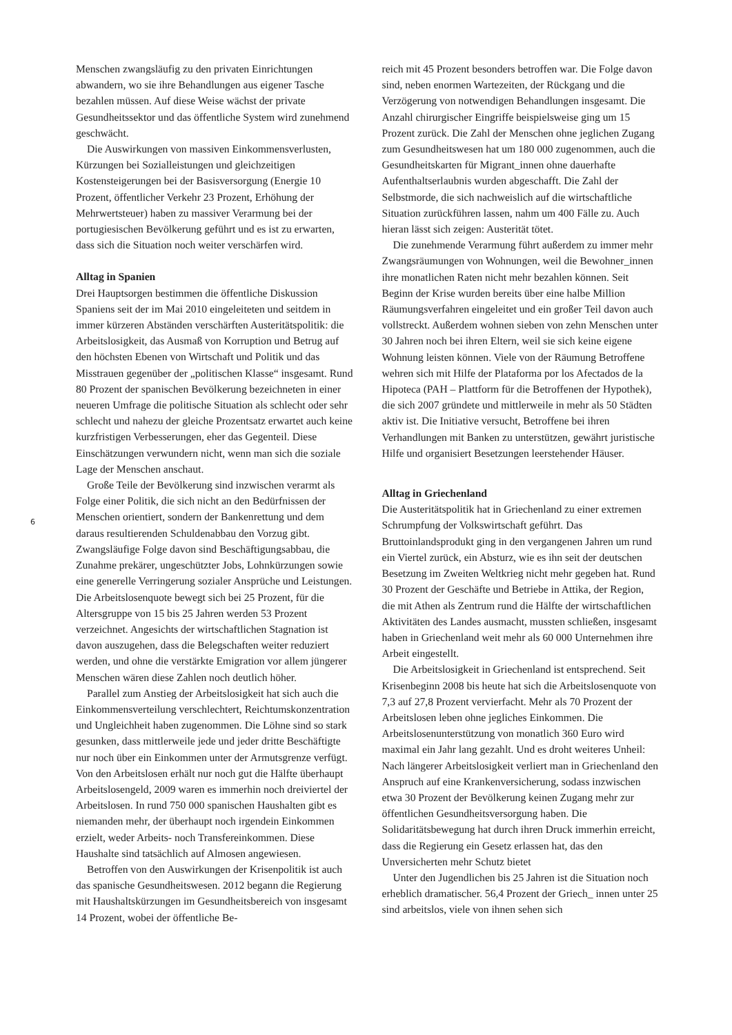Menschen zwangsläufig zu den privaten Einrichtungen abwandern, wo sie ihre Behandlungen aus eigener Tasche bezahlen müssen. Auf diese Weise wächst der private Gesundheitssektor und das öffentliche System wird zunehmend geschwächt.
Die Auswirkungen von massiven Einkommensverlusten, Kürzungen bei Sozialleistungen und gleichzeitigen Kostensteigerungen bei der Basisversorgung (Energie 10 Prozent, öffentlicher Verkehr 23 Prozent, Erhöhung der Mehrwertsteuer) haben zu massiver Verarmung bei der portugiesischen Bevölkerung geführt und es ist zu erwarten, dass sich die Situation noch weiter verschärfen wird.
Alltag in Spanien
Drei Hauptsorgen bestimmen die öffentliche Diskussion Spaniens seit der im Mai 2010 eingeleiteten und seitdem in immer kürzeren Abständen verschärften Austeritätspolitik: die Arbeitslosigkeit, das Ausmaß von Korruption und Betrug auf den höchsten Ebenen von Wirtschaft und Politik und das Misstrauen gegenüber der „politischen Klasse“ insgesamt. Rund 80 Prozent der spanischen Bevölkerung bezeichneten in einer neueren Umfrage die politische Situation als schlecht oder sehr schlecht und nahezu der gleiche Prozentsatz erwartet auch keine kurzfristigen Verbesserungen, eher das Gegenteil. Diese Einschätzungen verwundern nicht, wenn man sich die soziale Lage der Menschen anschaut.
Große Teile der Bevölkerung sind inzwischen verarmt als Folge einer Politik, die sich nicht an den Bedürfnissen der Menschen orientiert, sondern der Bankenrettung und dem daraus resultierenden Schuldenabbau den Vorzug gibt. Zwangsläufige Folge davon sind Beschäftigungsabbau, die Zunahme prekärer, ungeschützter Jobs, Lohnkürzungen sowie eine generelle Verringerung sozialer Ansprüche und Leistungen.
Die Arbeitslosenquote bewegt sich bei 25 Prozent, für die Altersgruppe von 15 bis 25 Jahren werden 53 Prozent verzeichnet. Angesichts der wirtschaftlichen Stagnation ist davon auszugehen, dass die Belegschaften weiter reduziert werden, und ohne die verstärkte Emigration vor allem jüngerer Menschen wären diese Zahlen noch deutlich höher.
Parallel zum Anstieg der Arbeitslosigkeit hat sich auch die Einkommensverteilung verschlechtert, Reichtumskonzentration und Ungleichheit haben zugenommen. Die Löhne sind so stark gesunken, dass mittlerweile jede und jeder dritte Beschäftigte nur noch über ein Einkommen unter der Armutsgrenze verfügt. Von den Arbeitslosen erhält nur noch gut die Hälfte überhaupt Arbeitslosengeld, 2009 waren es immerhin noch dreiviertel der Arbeitslosen. In rund 750 000 spanischen Haushalten gibt es niemanden mehr, der überhaupt noch irgendein Einkommen erzielt, weder Arbeits- noch Transfereinkommen. Diese Haushalte sind tatsächlich auf Almosen angewiesen.
Betroffen von den Auswirkungen der Krisenpolitik ist auch das spanische Gesundheitswesen. 2012 begann die Regierung mit Haushaltskürzungen im Gesundheitsbereich von insgesamt 14 Prozent, wobei der öffentliche Be-
reich mit 45 Prozent besonders betroffen war. Die Folge davon sind, neben enormen Wartezeiten, der Rückgang und die Verzögerung von notwendigen Behandlungen insgesamt. Die Anzahl chirurgischer Eingriffe beispielsweise ging um 15 Prozent zurück. Die Zahl der Menschen ohne jeglichen Zugang zum Gesundheitswesen hat um 180 000 zugenommen, auch die Gesundheitskarten für Migrant_innen ohne dauerhafte Aufenthaltserlaubnis wurden abgeschafft. Die Zahl der Selbstmorde, die sich nachweislich auf die wirtschaftliche Situation zurückführen lassen, nahm um 400 Fälle zu. Auch hieran lässt sich zeigen: Austerität tötet.
Die zunehmende Verarmung führt außerdem zu immer mehr Zwangsräumungen von Wohnungen, weil die Bewohner_innen ihre monatlichen Raten nicht mehr bezahlen können. Seit Beginn der Krise wurden bereits über eine halbe Million Räumungsverfahren eingeleitet und ein großer Teil davon auch vollstreckt. Außerdem wohnen sieben von zehn Menschen unter 30 Jahren noch bei ihren Eltern, weil sie sich keine eigene Wohnung leisten können. Viele von der Räumung Betroffene wehren sich mit Hilfe der Plataforma por los Afectados de la Hipoteca (PAH – Plattform für die Betroffenen der Hypothek), die sich 2007 gründete und mittlerweile in mehr als 50 Städten aktiv ist. Die Initiative versucht, Betroffene bei ihren Verhandlungen mit Banken zu unterstützen, gewährt juristische Hilfe und organisiert Besetzungen leerstehender Häuser.
Alltag in Griechenland
Die Austeritätspolitik hat in Griechenland zu einer extremen Schrumpfung der Volkswirtschaft geführt. Das Bruttoinlandsprodukt ging in den vergangenen Jahren um rund ein Viertel zurück, ein Absturz, wie es ihn seit der deutschen Besetzung im Zweiten Weltkrieg nicht mehr gegeben hat. Rund 30 Prozent der Geschäfte und Betriebe in Attika, der Region, die mit Athen als Zentrum rund die Hälfte der wirtschaftlichen Aktivitäten des Landes ausmacht, mussten schließen, insgesamt haben in Griechenland weit mehr als 60 000 Unternehmen ihre Arbeit eingestellt.
Die Arbeitslosigkeit in Griechenland ist entsprechend. Seit Krisenbeginn 2008 bis heute hat sich die Arbeitslosenquote von 7,3 auf 27,8 Prozent vervierfacht. Mehr als 70 Prozent der Arbeitslosen leben ohne jegliches Einkommen. Die Arbeitslosenunterstützung von monatlich 360 Euro wird maximal ein Jahr lang gezahlt. Und es droht weiteres Unheil: Nach längerer Arbeitslosigkeit verliert man in Griechenland den Anspruch auf eine Krankenversicherung, sodass inzwischen etwa 30 Prozent der Bevölkerung keinen Zugang mehr zur öffentlichen Gesundheitsversorgung haben. Die Solidaritätsbewegung hat durch ihren Druck immerhin erreicht, dass die Regierung ein Gesetz erlassen hat, das den Unversicherten mehr Schutz bietet
Unter den Jugendlichen bis 25 Jahren ist die Situation noch erheblich dramatischer. 56,4 Prozent der Griech_ innen unter 25 sind arbeitslos, viele von ihnen sehen sich
6